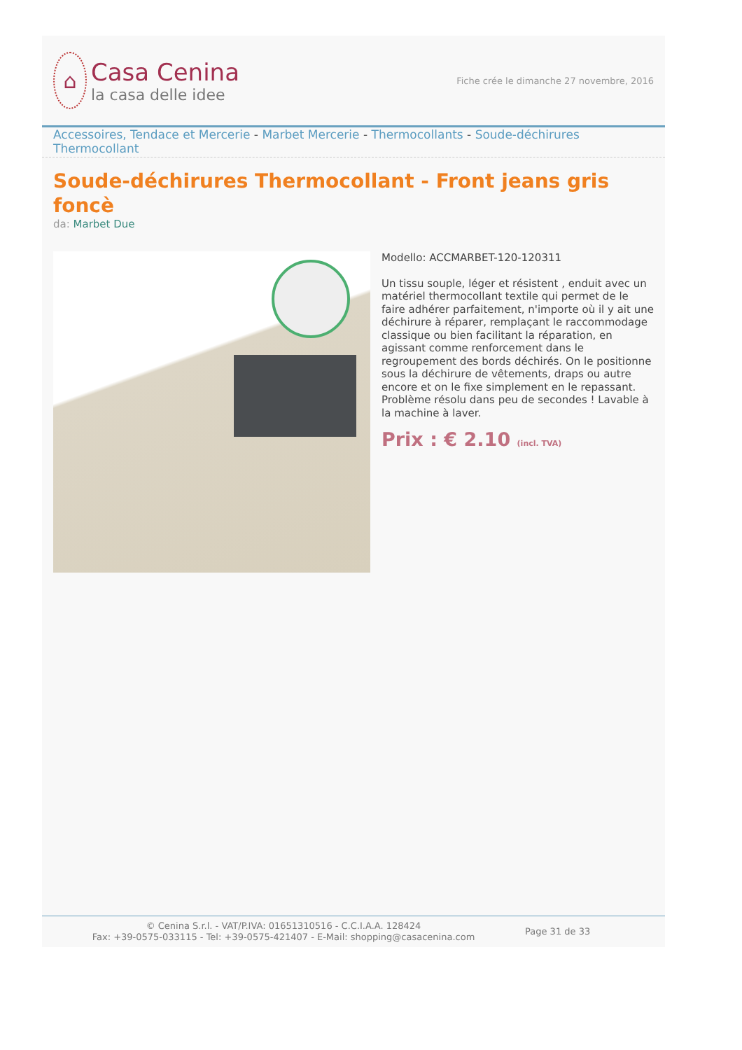⌂
Casa Cenina
la casa delle idee
Fiche crée le dimanche 27 novembre, 2016
Accessoires, Tendace et Mercerie - Marbet Mercerie - Thermocollants - Soude-déchirures Thermocollant
Soude-déchirures Thermocollant - Front jeans gris foncè
da: Marbet Due
Modello: ACCMARBET-120-120311
Un tissu souple, léger et résistent , enduit avec un matériel thermocollant textile qui permet de le faire adhérer parfaitement, n'importe où il y ait une déchirure à réparer, remplaçant le raccommodage classique ou bien facilitant la réparation, en agissant comme renforcement dans le regroupement des bords déchirés. On le positionne sous la déchirure de vêtements, draps ou autre encore et on le fixe simplement en le repassant. Problème résolu dans peu de secondes ! Lavable à la machine à laver.
Prix : € 2.10 (incl. TVA)
© Cenina S.r.l. - VAT/P.IVA: 01651310516 - C.C.I.A.A. 128424
Fax: +39-0575-033115 - Tel: +39-0575-421407 - E-Mail: shopping@casacenina.com
Page 31 de 33